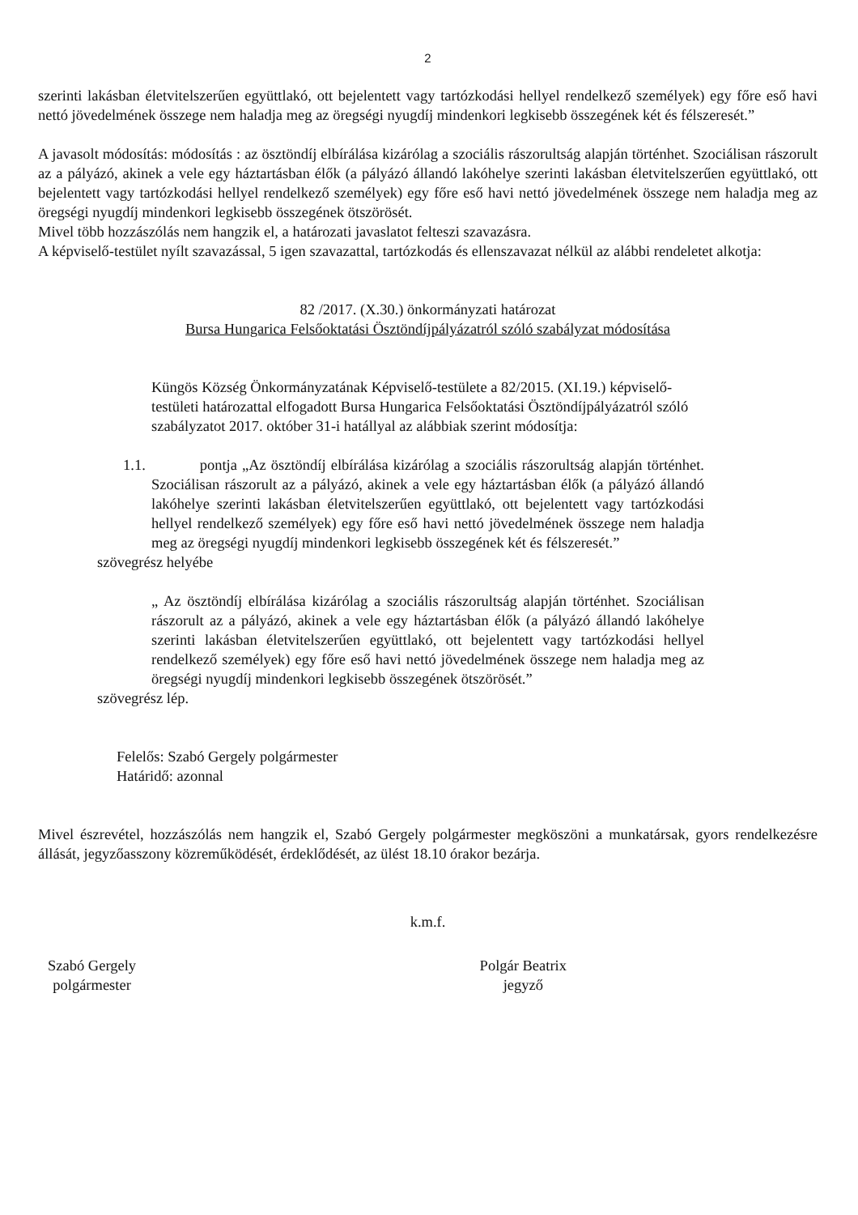2
szerinti lakásban életvitelszerűen együttlakó, ott bejelentett vagy tartózkodási hellyel rendelkező személyek) egy főre eső havi nettó jövedelmének összege nem haladja meg az öregségi nyugdíj mindenkori legkisebb összegének két és félszeresét.”
A javasolt módosítás: módosítás : az ösztöndíj elbírálása kizárólag a szociális rászorultság alapján történhet. Szociálisan rászorult az a pályázó, akinek a vele egy háztartásban élők (a pályázó állandó lakóhelye szerinti lakásban életvitelszerűen együttlakó, ott bejelentett vagy tartózkodási hellyel rendelkező személyek) egy főre eső havi nettó jövedelmének összege nem haladja meg az öregségi nyugdíj mindenkori legkisebb összegének ötszörösét.
Mivel több hozzászólás nem hangzik el, a határozati javaslatot felteszi szavazásra.
A képviselő-testület nyílt szavazással, 5 igen szavazattal, tartózkodás és ellenszavazat nélkül az alábbi rendeletet alkotja:
82 /2017. (X.30.) önkormányzati határozat
Bursa Hungarica Felsőoktatási Ösztöndíjpályázatról szóló szabályzat módosítása
Küngös Község Önkormányzatának Képviselő-testülete a 82/2015. (XI.19.) képviselő-testületi határozattal elfogadott Bursa Hungarica Felsőoktatási Ösztöndíjpályázatról szóló szabályzatot 2017. október 31-i hatállyal az alábbiak szerint módosítja:
1.1. pontja „Az ösztöndíj elbírálása kizárólag a szociális rászorultság alapján történhet. Szociálisan rászorult az a pályázó, akinek a vele egy háztartásban élők (a pályázó állandó lakóhelye szerinti lakásban életvitelszerűen együttlakó, ott bejelentett vagy tartózkodási hellyel rendelkező személyek) egy főre eső havi nettó jövedelmének összege nem haladja meg az öregségi nyugdíj mindenkori legkisebb összegének két és félszeresét.”
szövegrész helyébe
„ Az ösztöndíj elbírálása kizárólag a szociális rászorultság alapján történhet. Szociálisan rászorult az a pályázó, akinek a vele egy háztartásban élők (a pályázó állandó lakóhelye szerinti lakásban életvitelszerűen együttlakó, ott bejelentett vagy tartózkodási hellyel rendelkező személyek) egy főre eső havi nettó jövedelmének összege nem haladja meg az öregségi nyugdíj mindenkori legkisebb összegének ötszörösét.”
szövegrész lép.
Felelős: Szabó Gergely polgármester
Határidő: azonnal
Mivel észrevétel, hozzászólás nem hangzik el, Szabó Gergely polgármester megköszöni a munkatársak, gyors rendelkezésre állását, jegyzőasszony közreműködését, érdeklődését, az ülést 18.10 órakor bezárja.
k.m.f.
Szabó Gergely
polgármester
Polgár Beatrix
jegyző